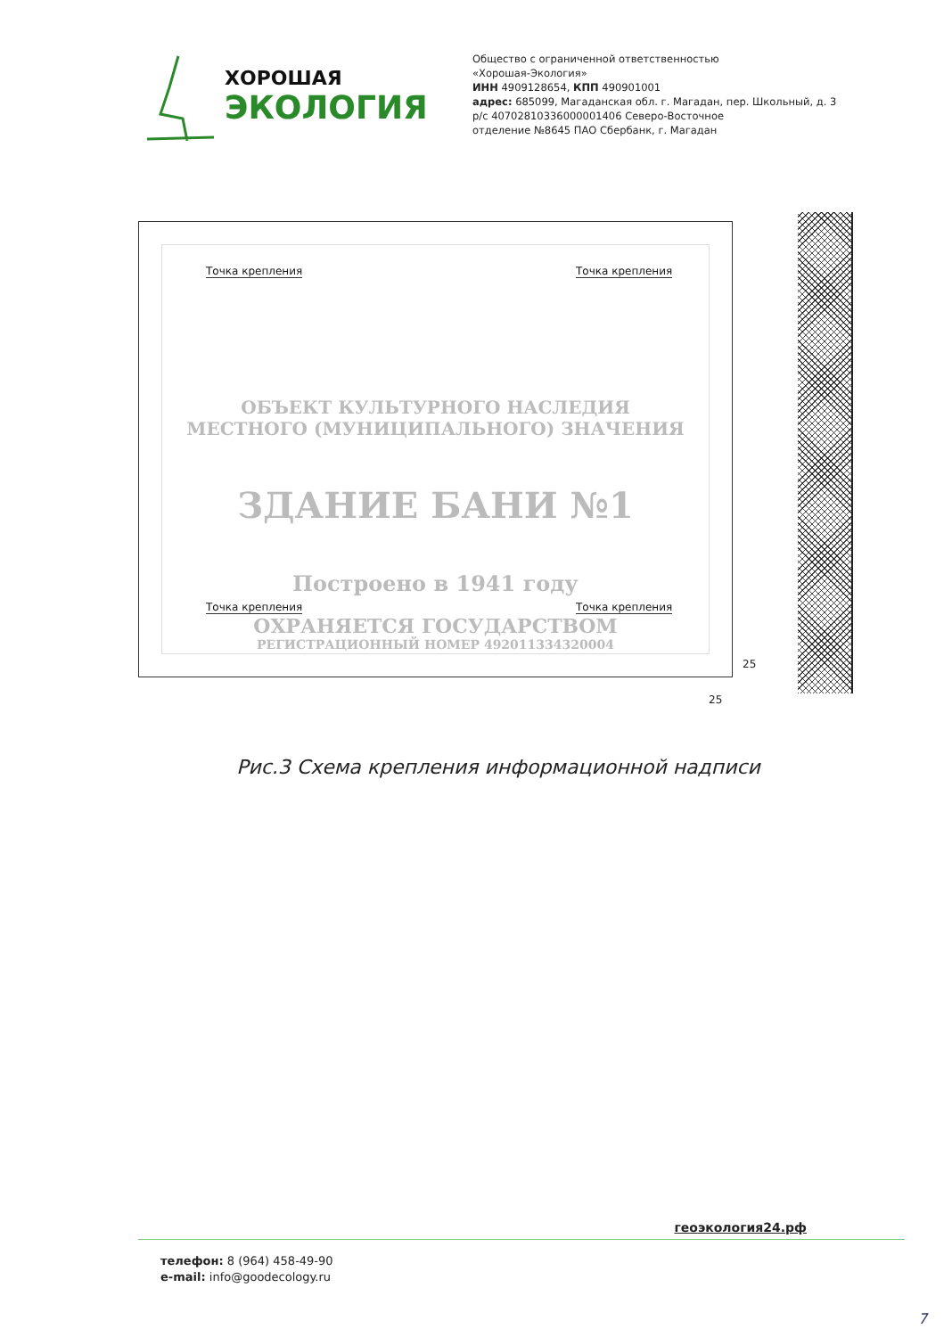ХОРОШАЯ
ЭКОЛОГИЯ
Общество с ограниченной ответственностью
«Хорошая-Экология»
ИНН 4909128654, КПП 490901001
адрес: 685099, Магаданская обл. г. Магадан, пер. Школьный, д. 3
р/с 40702810336000001406 Северо-Восточное
отделение №8645 ПАО Сбербанк, г. Магадан
ОБЪЕКТ КУЛЬТУРНОГО НАСЛЕДИЯ
МЕСТНОГО (МУНИЦИПАЛЬНОГО) ЗНАЧЕНИЯ
ЗДАНИЕ БАНИ №1
Построено в 1941 году
ОХРАНЯЕТСЯ ГОСУДАРСТВОМ
РЕГИСТРАЦИОННЫЙ НОМЕР 492011334320004
Точка крепления Точка крепления
Точка крепления Точка крепления
25
25
Рис.3 Схема крепления информационной надписи
геоэкология24.рф
телефон: 8 (964) 458-49-90
e-mail: info@goodecology.ru
7